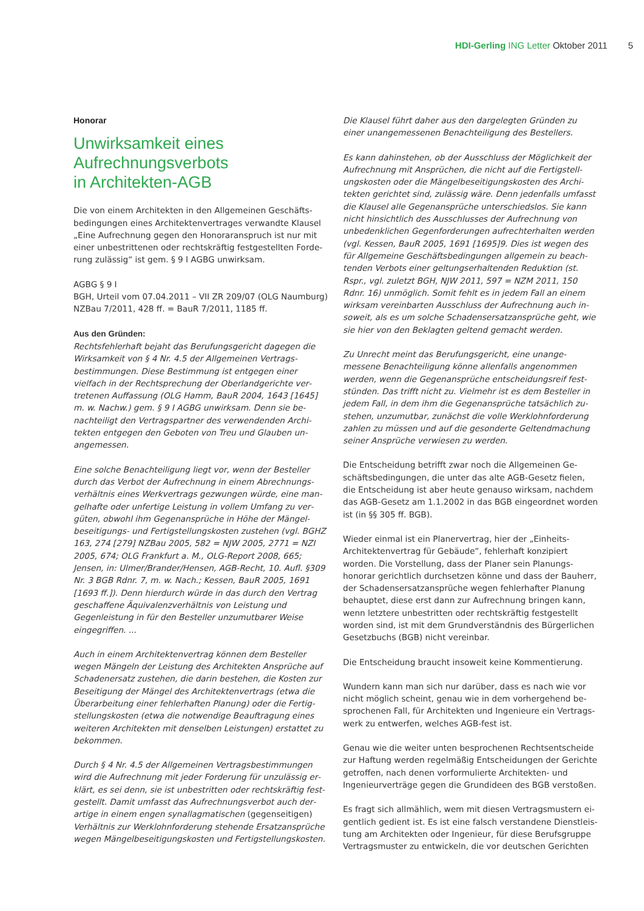HDI-Gerling ING Letter Oktober 2011 5
Honorar
Unwirksamkeit eines
Aufrechnungsverbots
in Architekten-AGB
Die von einem Architekten in den Allgemeinen Geschäfts­bedingungen eines Architektenvertrages verwandte Klausel „Eine Aufrechnung gegen den Honoraranspruch ist nur mit einer unbestrittenen oder rechtskräftig festgestellten Forde­rung zulässig“ ist gem. § 9 I AGBG unwirksam.
AGBG § 9 I
BGH, Urteil vom 07.04.2011 – VII ZR 209/07 (OLG Naumburg)
NZBau 7/2011, 428 ff. = BauR 7/2011, 1185 ff.
Aus den Gründen:
Rechtsfehlerhaft bejaht das Berufungsgericht dagegen die Wirksamkeit von § 4 Nr. 4.5 der Allgemeinen Vertrags­bestimmungen. Diese Bestimmung ist entgegen einer vielfach in der Rechtsprechung der Oberlandgerichte ver­tretenen Auffassung (OLG Hamm, BauR 2004, 1643 [1645] m. w. Nachw.) gem. § 9 I AGBG unwirksam. Denn sie be­nachteiligt den Vertragspartner des verwendenden Archi­tekten entgegen den Geboten von Treu und Glauben un­angemessen.
Eine solche Benachteiligung liegt vor, wenn der Besteller durch das Verbot der Aufrechnung in einem Abrechnungs­verhältnis eines Werkvertrags gezwungen würde, eine man­gelhafte oder unfertige Leistung in vollem Umfang zu ver­güten, obwohl ihm Gegenansprüche in Höhe der Mängel­beseitigungs- und Fertigstellungskosten zustehen (vgl. BGHZ 163, 274 [279] NZBau 2005, 582 = NJW 2005, 2771 = NZI 2005, 674; OLG Frankfurt a. M., OLG-Report 2008, 665; Jensen, in: Ulmer/Brander/Hensen, AGB-Recht, 10. Aufl. §309 Nr. 3 BGB Rdnr. 7, m. w. Nach.; Kessen, BauR 2005, 1691 [1693 ff.]). Denn hierdurch würde in das durch den Vertrag geschaffene Äquivalenzverhältnis von Leistung und Gegenleistung in für den Besteller unzumutbarer Weise eingegriffen. ...
Auch in einem Architektenvertrag können dem Besteller wegen Mängeln der Leistung des Architekten Ansprüche auf Schadenersatz zustehen, die darin bestehen, die Kosten zur Beseitigung der Mängel des Architektenvertrags (etwa die Überarbeitung einer fehlerhaften Planung) oder die Fertig­stellungskosten (etwa die notwendige Beauftragung eines weiteren Architekten mit denselben Leistungen) erstattet zu bekommen.
Durch § 4 Nr. 4.5 der Allgemeinen Vertragsbestimmungen wird die Aufrechnung mit jeder Forderung für unzulässig er­klärt, es sei denn, sie ist unbestritten oder rechtskräftig fest­gestellt. Damit umfasst das Aufrechnungsverbot auch der­artige in einem engen synallagmatischen (gegenseitigen) Verhältnis zur Werklohnforderung stehende Ersatzansprüche wegen Mängelbeseitigungskosten und Fertigstellungskosten.
Die Klausel führt daher aus den dargelegten Gründen zu einer unangemessenen Benachteiligung des Bestellers.
Es kann dahinstehen, ob der Ausschluss der Möglichkeit der Aufrechnung mit Ansprüchen, die nicht auf die Fertigstell­ungskosten oder die Mängelbeseitigungskosten des Archi­tekten gerichtet sind, zulässig wäre. Denn jedenfalls umfasst die Klausel alle Gegenansprüche unterschiedslos. Sie kann nicht hinsichtlich des Ausschlusses der Aufrechnung von unbedenklichen Gegenforderungen aufrechterhalten werden (vgl. Kessen, BauR 2005, 1691 [1695]9. Dies ist wegen des für Allgemeine Geschäftsbedingungen allgemein zu beach­tenden Verbots einer geltungserhaltenden Reduktion (st. Rspr., vgl. zuletzt BGH, NJW 2011, 597 = NZM 2011, 150 Rdnr. 16) unmöglich. Somit fehlt es in jedem Fall an einem wirksam vereinbarten Ausschluss der Aufrechnung auch in­soweit, als es um solche Schadensersatzansprüche geht, wie sie hier von den Beklagten geltend gemacht werden.
Zu Unrecht meint das Berufungsgericht, eine unange­messene Benachteiligung könne allenfalls angenommen werden, wenn die Gegenansprüche entscheidungsreif fest­stünden. Das trifft nicht zu. Vielmehr ist es dem Besteller in jedem Fall, in dem ihm die Gegenansprüche tatsächlich zu­stehen, unzumutbar, zunächst die volle Werklohnforderung zahlen zu müssen und auf die gesonderte Geltendmachung seiner Ansprüche verwiesen zu werden.
Die Entscheidung betrifft zwar noch die Allgemeinen Ge­schäftsbedingungen, die unter das alte AGB-Gesetz fielen, die Entscheidung ist aber heute genauso wirksam, nachdem das AGB-Gesetz am 1.1.2002 in das BGB eingeordnet worden ist (in §§ 305 ff. BGB).
Wieder einmal ist ein Planervertrag, hier der „Einheits-Architektenvertrag für Gebäude“, fehlerhaft konzipiert worden. Die Vorstellung, dass der Planer sein Planungs­honorar gerichtlich durchsetzen könne und dass der Bauherr, der Schadensersatzansprüche wegen fehlerhafter Planung behauptet, diese erst dann zur Aufrechnung bringen kann, wenn letztere unbestritten oder rechtskräftig festgestellt worden sind, ist mit dem Grundverständnis des Bürgerlichen Gesetzbuchs (BGB) nicht vereinbar.
Die Entscheidung braucht insoweit keine Kommentierung.
Wundern kann man sich nur darüber, dass es nach wie vor nicht möglich scheint, genau wie in dem vorhergehend be­sprochenen Fall, für Architekten und Ingenieure ein Vertrags­werk zu entwerfen, welches AGB-fest ist.
Genau wie die weiter unten besprochenen Rechtsentscheide zur Haftung werden regelmäßig Entscheidungen der Ge­richte getroffen, nach denen vorformulierte Architekten- und Ingenieurverträge gegen die Grundideen des BGB verstoßen.
Es fragt sich allmählich, wem mit diesen Vertragsmustern ei­gentlich gedient ist. Es ist eine falsch verstandene Dienstleis­tung am Architekten oder Ingenieur, für diese Berufsgruppe Vertragsmuster zu entwickeln, die vor deutschen Gerichten